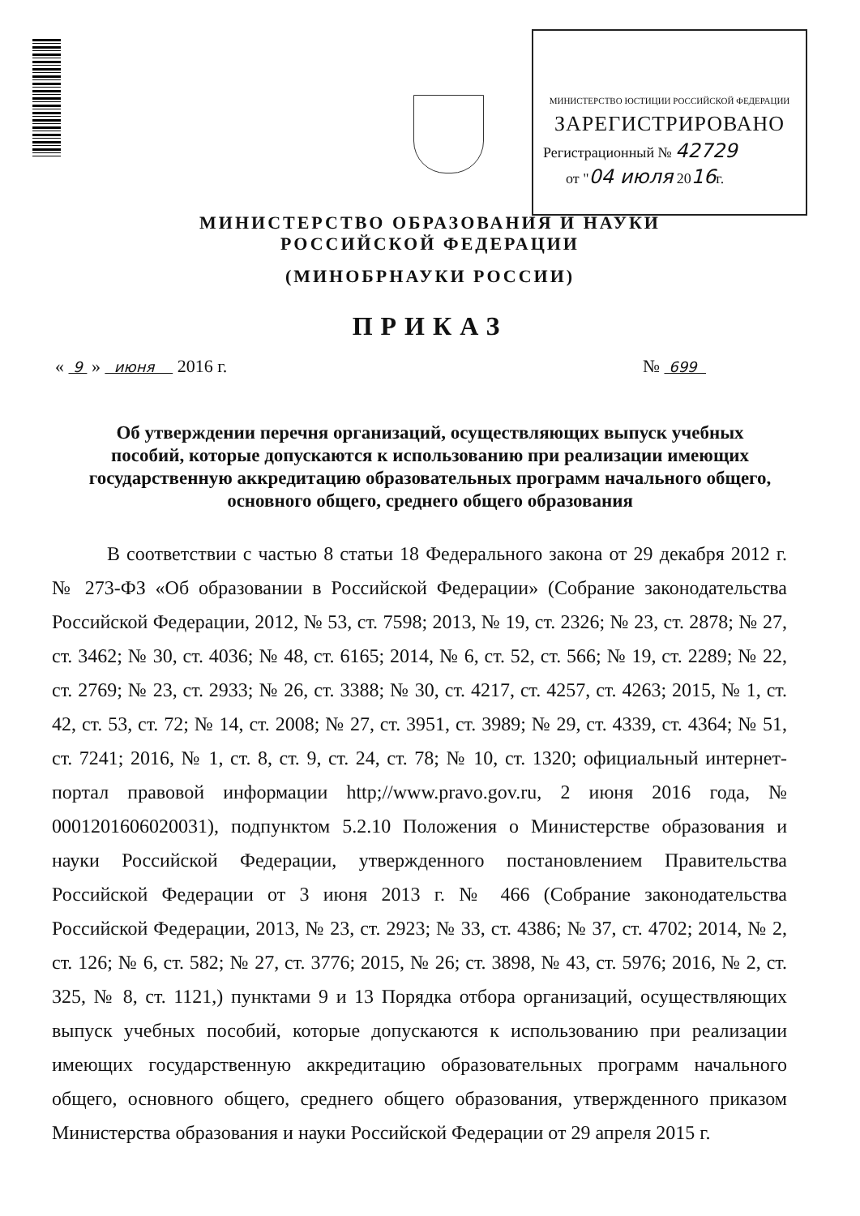МИНИСТЕРСТВО ЮСТИЦИИ РОССИЙСКОЙ ФЕДЕРАЦИИ
ЗАРЕГИСТРИРОВАНО
Регистрационный № 42729
от "04 июля 2016г.
МИНИСТЕРСТВО ОБРАЗОВАНИЯ И НАУКИ
РОССИЙСКОЙ ФЕДЕРАЦИИ
(МИНОБРНАУКИ РОССИИ)
ПРИКАЗ
« 9 » июня 2016 г. № 699
Об утверждении перечня организаций, осуществляющих выпуск учебных пособий, которые допускаются к использованию при реализации имеющих государственную аккредитацию образовательных программ начального общего, основного общего, среднего общего образования
В соответствии с частью 8 статьи 18 Федерального закона от 29 декабря 2012 г. № 273-ФЗ «Об образовании в Российской Федерации» (Собрание законодательства Российской Федерации, 2012, № 53, ст. 7598; 2013, № 19, ст. 2326; № 23, ст. 2878; № 27, ст. 3462; № 30, ст. 4036; № 48, ст. 6165; 2014, № 6, ст. 52, ст. 566; № 19, ст. 2289; № 22, ст. 2769; № 23, ст. 2933; № 26, ст. 3388; № 30, ст. 4217, ст. 4257, ст. 4263; 2015, № 1, ст. 42, ст. 53, ст. 72; № 14, ст. 2008; № 27, ст. 3951, ст. 3989; № 29, ст. 4339, ст. 4364; № 51, ст. 7241; 2016, № 1, ст. 8, ст. 9, ст. 24, ст. 78; № 10, ст. 1320; официальный интернет-портал правовой информации http;//www.pravo.gov.ru, 2 июня 2016 года, № 0001201606020031), подпунктом 5.2.10 Положения о Министерстве образования и науки Российской Федерации, утвержденного постановлением Правительства Российской Федерации от 3 июня 2013 г. № 466 (Собрание законодательства Российской Федерации, 2013, № 23, ст. 2923; № 33, ст. 4386; № 37, ст. 4702; 2014, № 2, ст. 126; № 6, ст. 582; № 27, ст. 3776; 2015, № 26; ст. 3898, № 43, ст. 5976; 2016, № 2, ст. 325, № 8, ст. 1121,) пунктами 9 и 13 Порядка отбора организаций, осуществляющих выпуск учебных пособий, которые допускаются к использованию при реализации имеющих государственную аккредитацию образовательных программ начального общего, основного общего, среднего общего образования, утвержденного приказом Министерства образования и науки Российской Федерации от 29 апреля 2015 г.